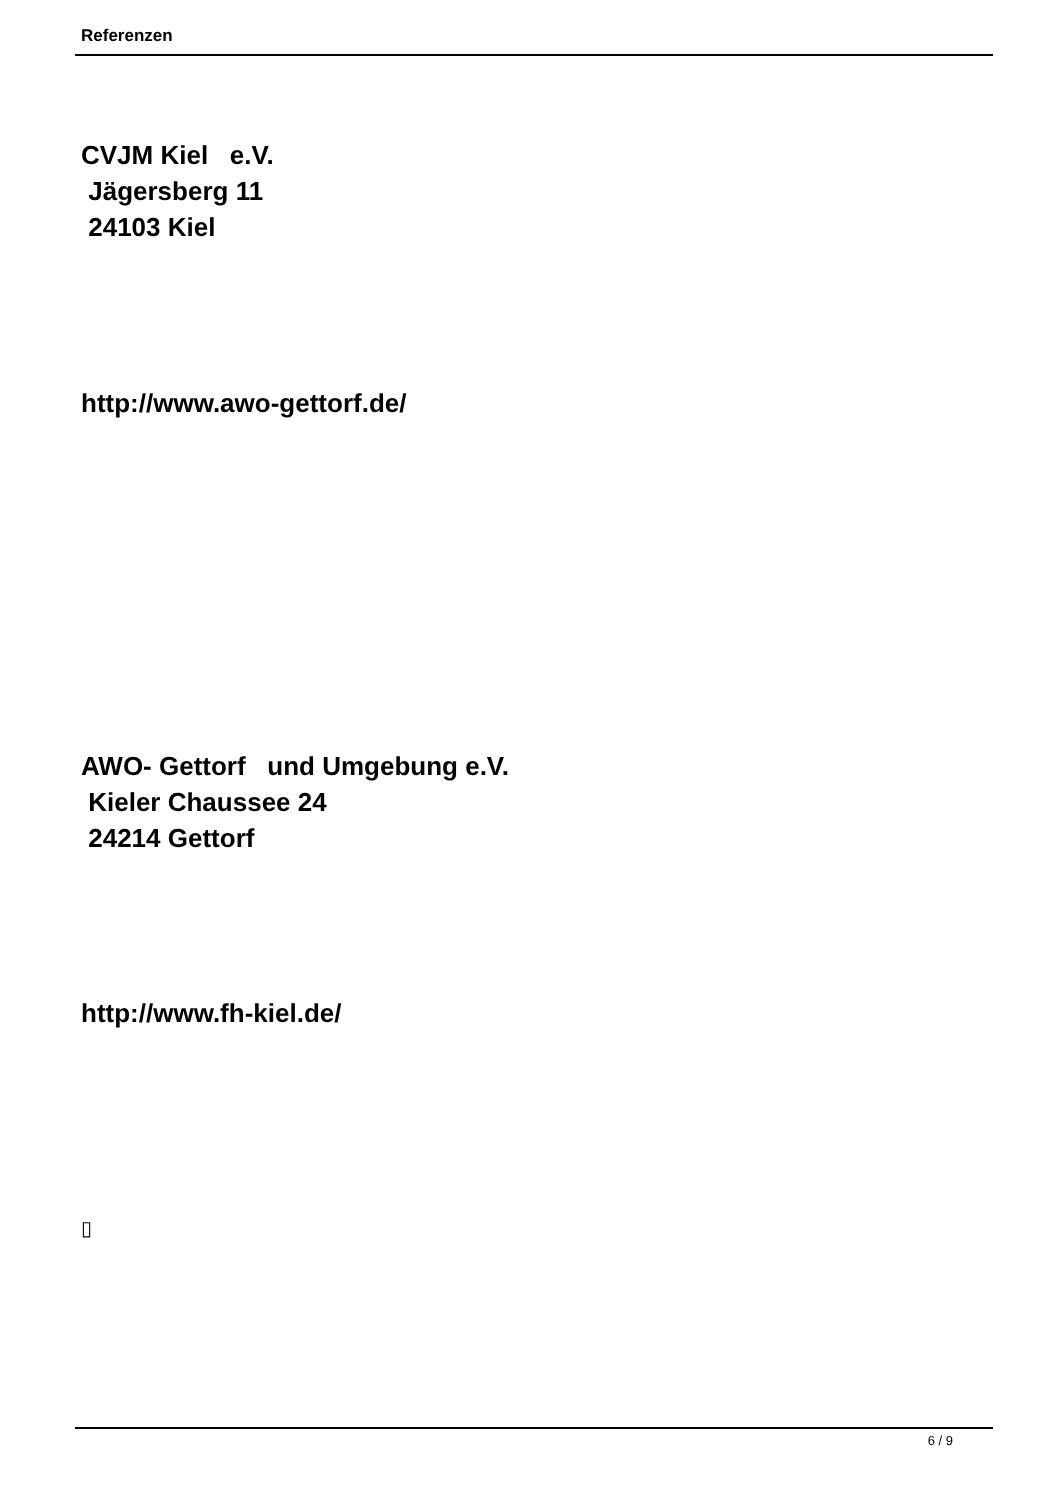Referenzen
CVJM Kiel e.V. Jägersberg 11 24103 Kiel
http://www.awo-gettorf.de/
AWO- Gettorf und Umgebung e.V. Kieler Chaussee 24 24214 Gettorf
http://www.fh-kiel.de/
▯
6 / 9